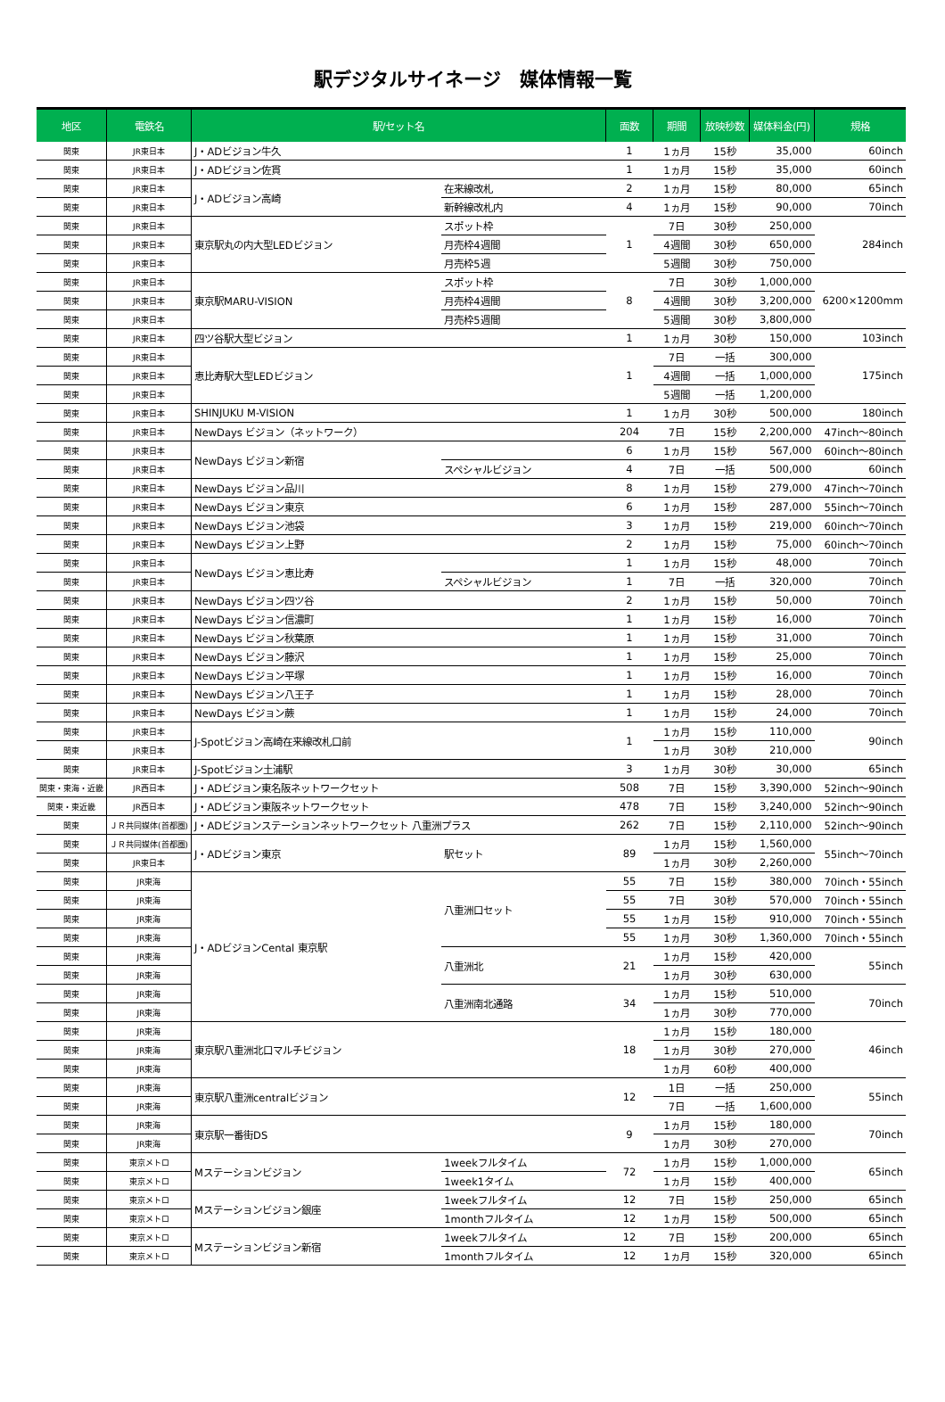駅デジタルサイネージ　媒体情報一覧
| 地区 | 電鉄名 | 駅/セット名 | | 面数 | 期間 | 放映秒数 | 媒体料金(円) | 規格 |
| --- | --- | --- | --- | --- | --- | --- | --- | --- |
| 関東 | JR東日本 | J・ADビジョン牛久 | | 1 | 1ヵ月 | 15秒 | 35,000 | 60inch |
| 関東 | JR東日本 | J・ADビジョン佐貫 | | 1 | 1ヵ月 | 15秒 | 35,000 | 60inch |
| 関東 | JR東日本 | J・ADビジョン高崎 | 在来線改札 | 2 | 1ヵ月 | 15秒 | 80,000 | 65inch |
| 関東 | JR東日本 | | 新幹線改札内 | 4 | 1ヵ月 | 15秒 | 90,000 | 70inch |
| 関東 | JR東日本 | 東京駅丸の内大型LEDビジョン | スポット枠 | 1 | 7日 | 30秒 | 250,000 | 284inch |
| 関東 | JR東日本 | | 月売枠4週間 | | 4週間 | 30秒 | 650,000 | |
| 関東 | JR東日本 | | 月売枠5週 | | 5週間 | 30秒 | 750,000 | |
| 関東 | JR東日本 | 東京駅MARU-VISION | スポット枠 | 8 | 7日 | 30秒 | 1,000,000 | 6200×1200mm |
| 関東 | JR東日本 | | 月売枠4週間 | | 4週間 | 30秒 | 3,200,000 | |
| 関東 | JR東日本 | | 月売枠5週間 | | 5週間 | 30秒 | 3,800,000 | |
| 関東 | JR東日本 | 四ツ谷駅大型ビジョン | | 1 | 1ヵ月 | 30秒 | 150,000 | 103inch |
| 関東 | JR東日本 | 恵比寿駅大型LEDビジョン | | 1 | 7日 | 一括 | 300,000 | 175inch |
| 関東 | JR東日本 | | | | 4週間 | 一括 | 1,000,000 | |
| 関東 | JR東日本 | | | | 5週間 | 一括 | 1,200,000 | |
| 関東 | JR東日本 | SHINJUKU M-VISION | | 1 | 1ヵ月 | 30秒 | 500,000 | 180inch |
| 関東 | JR東日本 | NewDays ビジョン（ネットワーク） | | 204 | 7日 | 15秒 | 2,200,000 | 47inch～80inch |
| 関東 | JR東日本 | NewDays ビジョン新宿 | | 6 | 1ヵ月 | 15秒 | 567,000 | 60inch～80inch |
| 関東 | JR東日本 | | スペシャルビジョン | 4 | 7日 | 一括 | 500,000 | 60inch |
| 関東 | JR東日本 | NewDays ビジョン品川 | | 8 | 1ヵ月 | 15秒 | 279,000 | 47inch～70inch |
| 関東 | JR東日本 | NewDays ビジョン東京 | | 6 | 1ヵ月 | 15秒 | 287,000 | 55inch～70inch |
| 関東 | JR東日本 | NewDays ビジョン池袋 | | 3 | 1ヵ月 | 15秒 | 219,000 | 60inch～70inch |
| 関東 | JR東日本 | NewDays ビジョン上野 | | 2 | 1ヵ月 | 15秒 | 75,000 | 60inch～70inch |
| 関東 | JR東日本 | NewDays ビジョン恵比寿 | | 1 | 1ヵ月 | 15秒 | 48,000 | 70inch |
| 関東 | JR東日本 | | スペシャルビジョン | 1 | 7日 | 一括 | 320,000 | 70inch |
| 関東 | JR東日本 | NewDays ビジョン四ツ谷 | | 2 | 1ヵ月 | 15秒 | 50,000 | 70inch |
| 関東 | JR東日本 | NewDays ビジョン信濃町 | | 1 | 1ヵ月 | 15秒 | 16,000 | 70inch |
| 関東 | JR東日本 | NewDays ビジョン秋葉原 | | 1 | 1ヵ月 | 15秒 | 31,000 | 70inch |
| 関東 | JR東日本 | NewDays ビジョン藤沢 | | 1 | 1ヵ月 | 15秒 | 25,000 | 70inch |
| 関東 | JR東日本 | NewDays ビジョン平塚 | | 1 | 1ヵ月 | 15秒 | 16,000 | 70inch |
| 関東 | JR東日本 | NewDays ビジョン八王子 | | 1 | 1ヵ月 | 15秒 | 28,000 | 70inch |
| 関東 | JR東日本 | NewDays ビジョン蕨 | | 1 | 1ヵ月 | 15秒 | 24,000 | 70inch |
| 関東 | JR東日本 | J-Spotビジョン高崎在来線改札口前 | | 1 | 1ヵ月 | 15秒 | 110,000 | 90inch |
| 関東 | JR東日本 | | | | 1ヵ月 | 30秒 | 210,000 | |
| 関東 | JR東日本 | J-Spotビジョン土浦駅 | | 3 | 1ヵ月 | 30秒 | 30,000 | 65inch |
| 関東・東海・近畿 | JR西日本 | J・ADビジョン東名阪ネットワークセット | | 508 | 7日 | 15秒 | 3,390,000 | 52inch～90inch |
| 関東・東近畿 | JR西日本 | J・ADビジョン東阪ネットワークセット | | 478 | 7日 | 15秒 | 3,240,000 | 52inch～90inch |
| 関東 | ＪＲ共同媒体(首都圏) | J・ADビジョンステーションネットワークセット 八重洲プラス | | 262 | 7日 | 15秒 | 2,110,000 | 52inch～90inch |
| 関東 | ＪＲ共同媒体(首都圏) | J・ADビジョン東京 | 駅セット | 89 | 1ヵ月 | 15秒 | 1,560,000 | 55inch～70inch |
| 関東 | JR東日本 | | | | 1ヵ月 | 30秒 | 2,260,000 | |
| 関東 | JR東海 | J・ADビジョンCental 東京駅 | 八重洲口セット | 55 | 7日 | 15秒 | 380,000 | 70inch・55inch |
| 関東 | JR東海 | | | 55 | 7日 | 30秒 | 570,000 | 70inch・55inch |
| 関東 | JR東海 | | | 55 | 1ヵ月 | 15秒 | 910,000 | 70inch・55inch |
| 関東 | JR東海 | | | 55 | 1ヵ月 | 30秒 | 1,360,000 | 70inch・55inch |
| 関東 | JR東海 | | 八重洲北 | 21 | 1ヵ月 | 15秒 | 420,000 | 55inch |
| 関東 | JR東海 | | | | 1ヵ月 | 30秒 | 630,000 | |
| 関東 | JR東海 | | 八重洲南北通路 | 34 | 1ヵ月 | 15秒 | 510,000 | 70inch |
| 関東 | JR東海 | | | | 1ヵ月 | 30秒 | 770,000 | |
| 関東 | JR東海 | 東京駅八重洲北口マルチビジョン | | 18 | 1ヵ月 | 15秒 | 180,000 | 46inch |
| 関東 | JR東海 | | | | 1ヵ月 | 30秒 | 270,000 | |
| 関東 | JR東海 | | | | 1ヵ月 | 60秒 | 400,000 | |
| 関東 | JR東海 | 東京駅八重洲centralビジョン | | 12 | 1日 | 一括 | 250,000 | 55inch |
| 関東 | JR東海 | | | | 7日 | 一括 | 1,600,000 | |
| 関東 | JR東海 | 東京駅一番街DS | | 9 | 1ヵ月 | 15秒 | 180,000 | 70inch |
| 関東 | JR東海 | | | | 1ヵ月 | 30秒 | 270,000 | |
| 関東 | 東京メトロ | Mステーションビジョン | 1weekフルタイム | 72 | 1ヵ月 | 15秒 | 1,000,000 | 65inch |
| 関東 | 東京メトロ | | 1week1タイム | | 1ヵ月 | 15秒 | 400,000 | |
| 関東 | 東京メトロ | Mステーションビジョン銀座 | 1weekフルタイム | 12 | 7日 | 15秒 | 250,000 | 65inch |
| 関東 | 東京メトロ | | 1monthフルタイム | 12 | 1ヵ月 | 15秒 | 500,000 | 65inch |
| 関東 | 東京メトロ | Mステーションビジョン新宿 | 1weekフルタイム | 12 | 7日 | 15秒 | 200,000 | 65inch |
| 関東 | 東京メトロ | | 1monthフルタイム | 12 | 1ヵ月 | 15秒 | 320,000 | 65inch |